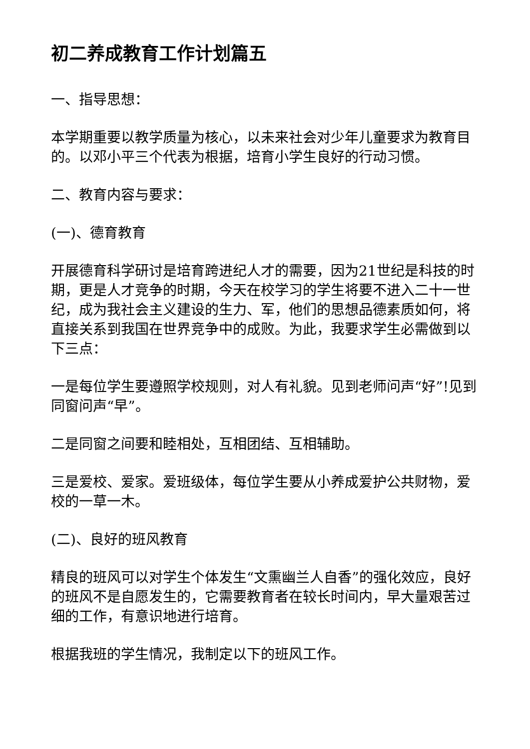初二养成教育工作计划篇五
一、指导思想：
本学期重要以教学质量为核心，以未来社会对少年儿童要求为教育目的。以邓小平三个代表为根据，培育小学生良好的行动习惯。
二、教育内容与要求：
(一)、德育教育
开展德育科学研讨是培育跨进纪人才的需要，因为21世纪是科技的时期，更是人才竞争的时期，今天在校学习的学生将要不进入二十一世纪，成为我社会主义建设的生力、军，他们的思想品德素质如何，将直接关系到我国在世界竞争中的成败。为此，我要求学生必需做到以下三点：
一是每位学生要遵照学校规则，对人有礼貌。见到老师问声“好”!见到同窗问声“早”。
二是同窗之间要和睦相处，互相团结、互相辅助。
三是爱校、爱家。爱班级体，每位学生要从小养成爱护公共财物，爱校的一草一木。
(二)、良好的班风教育
精良的班风可以对学生个体发生“文熏幽兰人自香”的强化效应，良好的班风不是自愿发生的，它需要教育者在较长时间内，早大量艰苦过细的工作，有意识地进行培育。
根据我班的学生情况，我制定以下的班风工作。